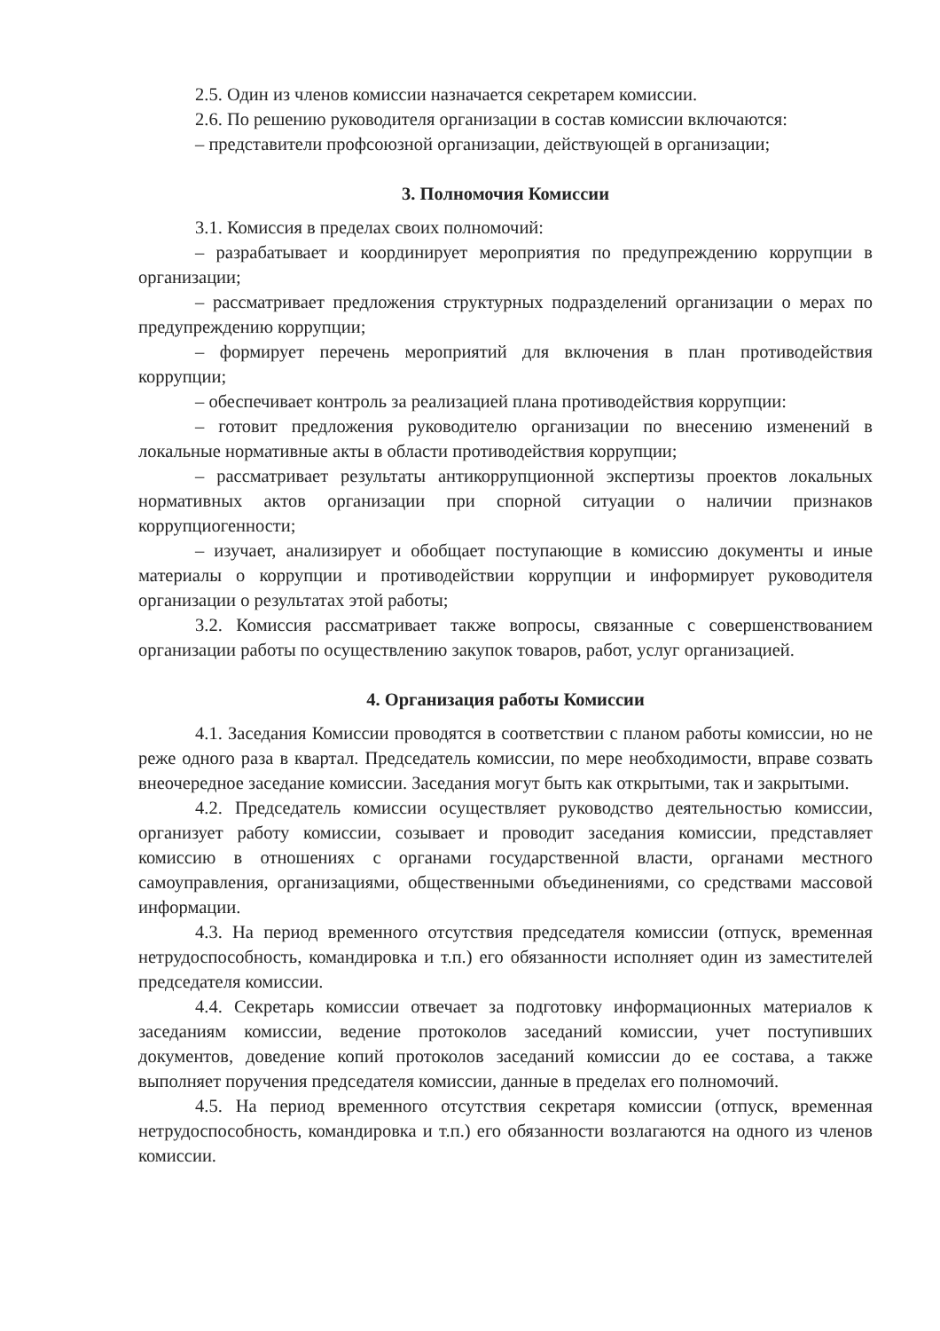2.5. Один из членов комиссии назначается секретарем комиссии.
2.6. По решению руководителя организации в состав комиссии включаются:
– представители профсоюзной организации, действующей в организации;
3. Полномочия Комиссии
3.1. Комиссия в пределах своих полномочий:
– разрабатывает и координирует мероприятия по предупреждению коррупции в организации;
– рассматривает предложения структурных подразделений организации о мерах по предупреждению коррупции;
– формирует перечень мероприятий для включения в план противодействия коррупции;
– обеспечивает контроль за реализацией плана противодействия коррупции:
– готовит предложения руководителю организации по внесению изменений в локальные нормативные акты в области противодействия коррупции;
– рассматривает результаты антикоррупционной экспертизы проектов локальных нормативных актов организации при спорной ситуации о наличии признаков коррупциогенности;
– изучает, анализирует и обобщает поступающие в комиссию документы и иные материалы о коррупции и противодействии коррупции и информирует руководителя организации о результатах этой работы;
3.2. Комиссия рассматривает также вопросы, связанные с совершенствованием организации работы по осуществлению закупок товаров, работ, услуг организацией.
4. Организация работы Комиссии
4.1. Заседания Комиссии проводятся в соответствии с планом работы комиссии, но не реже одного раза в квартал. Председатель комиссии, по мере необходимости, вправе созвать внеочередное заседание комиссии. Заседания могут быть как открытыми, так и закрытыми.
4.2. Председатель комиссии осуществляет руководство деятельностью комиссии, организует работу комиссии, созывает и проводит заседания комиссии, представляет комиссию в отношениях с органами государственной власти, органами местного самоуправления, организациями, общественными объединениями, со средствами массовой информации.
4.3. На период временного отсутствия председателя комиссии (отпуск, временная нетрудоспособность, командировка и т.п.) его обязанности исполняет один из заместителей председателя комиссии.
4.4. Секретарь комиссии отвечает за подготовку информационных материалов к заседаниям комиссии, ведение протоколов заседаний комиссии, учет поступивших документов, доведение копий протоколов заседаний комиссии до ее состава, а также выполняет поручения председателя комиссии, данные в пределах его полномочий.
4.5. На период временного отсутствия секретаря комиссии (отпуск, временная нетрудоспособность, командировка и т.п.) его обязанности возлагаются на одного из членов комиссии.